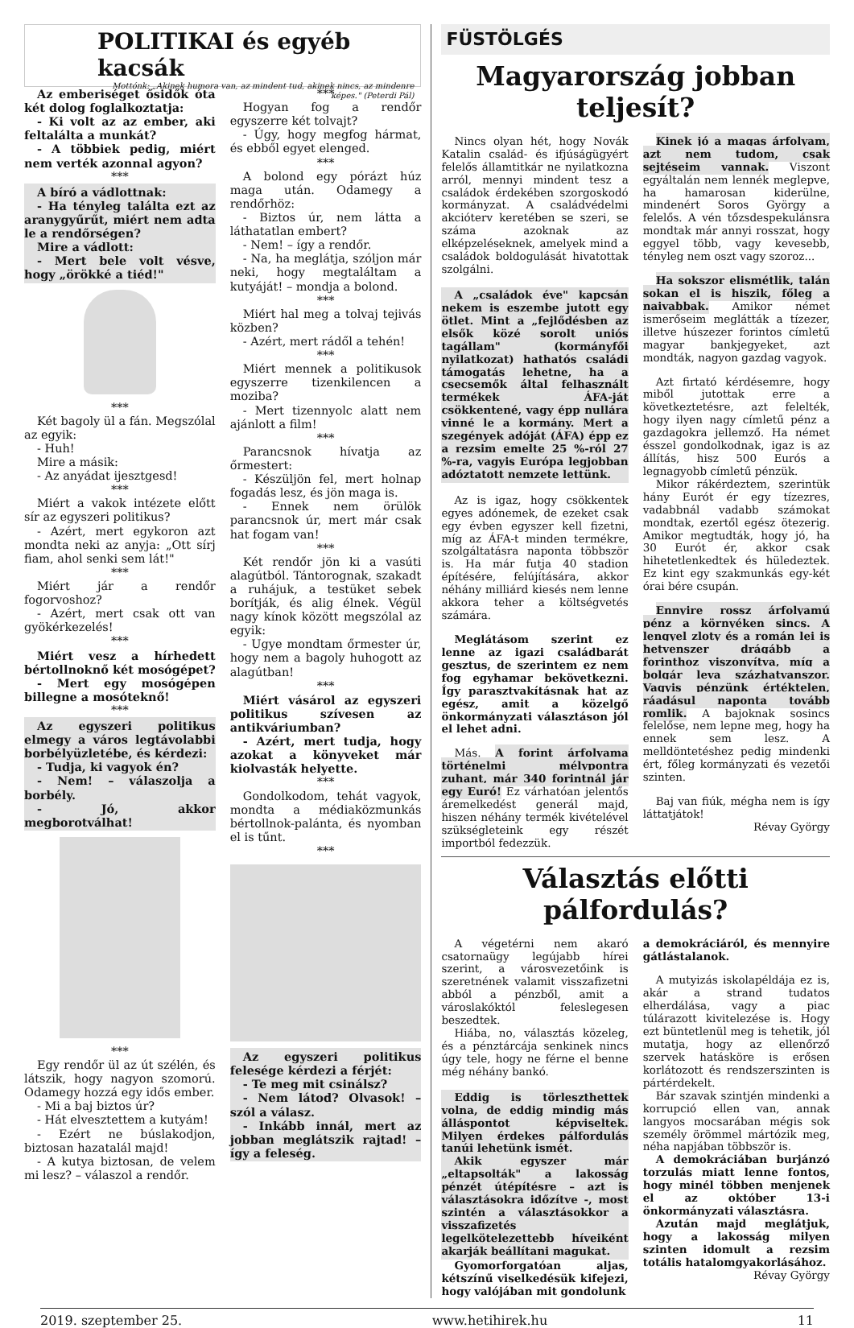POLITIKAI és egyéb kacsák
Mottónk: „Akinek humora van, az mindent tud, akinek nincs, az mindenre képes." (Peterdi Pál)
Az emberiséget ősidők óta két dolog foglalkoztatja:
- Ki volt az az ember, aki feltalálta a munkát?
- A többiek pedig, miért nem verték azonnal agyon?
***
A bíró a vádlottnak:
- Ha tényleg találta ezt az aranygyűrűt, miért nem adta le a rendőrségen?
Mire a vádlott:
- Mert bele volt vésve, hogy „örökké a tiéd!"
***
Két bagoly ül a fán. Megszólal az egyik:
- Huh!
Mire a másik:
- Az anyádat ijesztgesd!
***
Miért a vakok intézete előtt sír az egyszeri politikus?
- Azért, mert egykoron azt mondta neki az anyja: „Ott sírj fiam, ahol senki sem lát!"
***
Miért jár a rendőr fogorvoshoz?
- Azért, mert csak ott van gyökérkezelés!
***
Miért vesz a hírhedett bértollnoknő két mosógépet?
- Mert egy mosógépen billegne a mosóteknő!
***
Az egyszeri politikus elmegy a város legtávolabbi borbélyüzletébe, és kérdezi:
- Tudja, ki vagyok én?
- Nem! – válaszolja a borbély.
- Jó, akkor megborotválhat!
***
Egy rendőr ül az út szélén, és látszik, hogy nagyon szomorú. Odamegy hozzá egy idős ember.
- Mi a baj biztos úr?
- Hát elvesztettem a kutyám!
- Ezért ne búslakodjon, biztosan hazatalál majd!
- A kutya biztosan, de velem mi lesz? – válaszol a rendőr.
***
Hogyan fog a rendőr egyszerre két tolvajt?
- Úgy, hogy megfog hármat, és ebből egyet elenged.
***
A bolond egy pórázt húz maga után. Odamegy a rendőrhöz:
- Biztos úr, nem látta a láthatatlan embert?
- Nem! – így a rendőr.
- Na, ha meglátja, szóljon már neki, hogy megtaláltam a kutyáját! – mondja a bolond.
***
Miért hal meg a tolvaj tejivás közben?
- Azért, mert rádől a tehén!
***
Miért mennek a politikusok egyszerre tizenkilencen a moziba?
- Mert tizennyolc alatt nem ajánlott a film!
***
Parancsnok hívatja az őrmestert:
- Készüljön fel, mert holnap fogadás lesz, és jön maga is.
- Ennek nem örülök parancsnok úr, mert már csak hat fogam van!
***
Két rendőr jön ki a vasúti alagútból. Tántorognak, szakadt a ruhájuk, a testüket sebek borítják, és alig élnek. Végül nagy kínok között megszólal az egyik:
- Ugye mondtam őrmester úr, hogy nem a bagoly huhogott az alagútban!
***
Miért vásárol az egyszeri politikus szívesen az antikváriumban?
- Azért, mert tudja, hogy azokat a könyveket már kiolvasták helyette.
***
Gondolkodom, tehát vagyok, mondta a médiaközmunkás bértollnok-palánta, és nyomban el is tűnt.
***
Az egyszeri politikus felesége kérdezi a férjét:
- Te meg mit csinálsz?
- Nem látod? Olvasok! – szól a válasz.
- Inkább innál, mert az jobban meglátszik rajtad! – így a feleség.
FÜSTÖLGÉS
Magyarország jobban teljesít?
Nincs olyan hét, hogy Novák Katalin család- és ifjúságügyért felelős államtitkár ne nyilatkozna arról, mennyi mindent tesz a családok érdekében szorgoskodó kormányzat. A családvédelmi akcióterv keretében se szeri, se száma azoknak az elképzeléseknek, amelyek mind a családok boldogulását hivatottak szolgálni.
A „családok éve" kapcsán nekem is eszembe jutott egy ötlet. Mint a „fejlődésben az elsők közé sorolt uniós tagállam" (kormányfői nyilatkozat) hathatós családi támogatás lehetne, ha a csecsemők által felhasznált termékek ÁFA-ját csökkentené, vagy épp nullára vinné le a kormány. Mert a szegények adóját (ÁFA) épp ez a rezsim emelte 25 %-ról 27 %-ra, vagyis Európa legjobban adóztatott nemzete lettünk.
Az is igaz, hogy csökkentek egyes adónemek, de ezeket csak egy évben egyszer kell fizetni, míg az ÁFA-t minden termékre, szolgáltatásra naponta többször is. Ha már futja 40 stadion építésére, felújítására, akkor néhány milliárd kiesés nem lenne akkora teher a költségvetés számára.
Meglátásom szerint ez lenne az igazi családbarát gesztus, de szerintem ez nem fog egyhamar bekövetkezni. Így parasztvakításnak hat az egész, amit a közelgő önkormányzati választáson jól el lehet adni.
Más. A forint árfolyama történelmi mélypontra zuhant, már 340 forintnál jár egy Euró! Ez várhatóan jelentős áremelkedést generál majd, hiszen néhány termék kivételével szükségleteink egy részét importból fedezzük.
Kinek jó a magas árfolyam, azt nem tudom, csak sejtéseim vannak. Viszont egyáltalán nem lennék meglepve, ha hamarosan kiderülne, mindenért Soros György a felelős. A vén tőzsdespekulánsra mondtak már annyi rosszat, hogy eggyel több, vagy kevesebb, tényleg nem oszt vagy szoroz...
Ha sokszor elismétlik, talán sokan el is hiszik, főleg a naivabbak. Amikor német ismerőseim meglátták a tízezer, illetve húszezer forintos címletű magyar bankjegyeket, azt mondták, nagyon gazdag vagyok.
Azt firtató kérdésemre, hogy miből jutottak erre a következtetésre, azt felelték, hogy ilyen nagy címletű pénz a gazdagokra jellemző. Ha német ésszel gondolkodnak, igaz is az állítás, hisz 500 Eurós a legnagyobb címletű pénzük.
Mikor rákérdeztem, szerintük hány Eurót ér egy tízezres, vadabbnál vadabb számokat mondtak, ezertől egész ötezerig. Amikor megtudták, hogy jó, ha 30 Eurót ér, akkor csak hihetetlenkedtek és hüledeztek. Ez kint egy szakmunkás egy-két órai bére csupán.
Ennyire rossz árfolyamú pénz a környéken sincs. A lengyel zloty és a román lei is hetvenszer drágább a forinthoz viszonyítva, míg a bolgár leva százhatvanszor. Vagyis pénzünk értéktelen, ráadásul naponta tovább romlik. A bajoknak sosincs felelőse, nem lepne meg, hogy ha ennek sem lesz. A melldöntetéshez pedig mindenki ért, főleg kormányzati és vezetői szinten.
Baj van fiúk, mégha nem is így láttatjátok!
Révay György
Választás előtti pálfordulás?
A végetérni nem akaró csatornaügy legújabb hírei szerint, a városvezetőink is szeretnének valamit visszafizetni abból a pénzből, amit a városlakóktól feleslegesen beszedtek.
Hiába, no, választás közeleg, és a pénztárcája senkinek nincs úgy tele, hogy ne férne el benne még néhány bankó.
Eddig is törleszthettek volna, de eddig mindig más álláspontot képviseltek. Milyen érdekes pálfordulás tanúi lehetünk ismét.
Akik egyszer már „eltapsolták" a lakosság pénzét útépítésre – azt is választásokra időzítve -, most szintén a választásokkor a visszafizetés legelkötelezettebb híveiként akarják beállítani magukat.
Gyomorforgatóan aljas, kétszínű viselkedésük kifejezi, hogy valójában mit gondolunk
a demokráciáról, és mennyire gátlástalanok.
A mutyizás iskolapéldája ez is, akár a strand tudatos elherdálása, vagy a piac túlárazott kivitelezése is. Hogy ezt büntetlenül meg is tehetik, jól mutatja, hogy az ellenőrző szervek hatásköre is erősen korlátozott és rendszerszinten is pártérdekelt.
Bár szavak szintjén mindenki a korrupció ellen van, annak langyos mocsarában mégis sok személy örömmel mártózik meg, néha napjában többször is.
A demokráciában burjánzó torzulás miatt lenne fontos, hogy minél többen menjenek el az október 13-i önkormányzati választásra.
Azután majd meglátjuk, hogy a lakosság milyen szinten idomult a rezsim totális hatalomgyakorlásához.
Révay György
2019. szeptember 25. www.hetihirek.hu 11